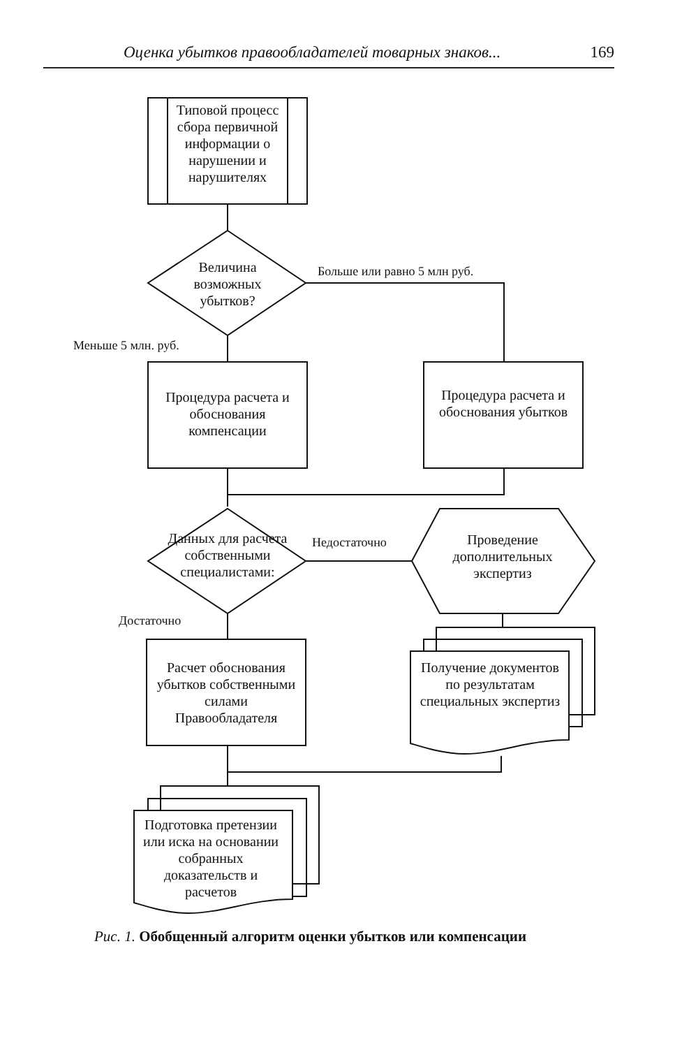Оценка убытков правообладателей товарных знаков... 169
Типовой процесс сбора первичной информации о нарушении и нарушителях
Величина возможных убытков?
Больше или равно 5 млн руб.
Меньше 5 млн. руб.
Процедура расчета и обоснования компенсации
Процедура расчета и обоснования убытков
Данных для расчета собственными специалистами:
Недостаточно
Проведение дополнительных экспертиз
Достаточно
Расчет обоснования убытков собственными силами Правообладателя
Получение документов по результатам специальных экспертиз
Подготовка претензии или иска на основании собранных доказательств и расчетов
Рис. 1. Обобщенный алгоритм оценки убытков или компенсации